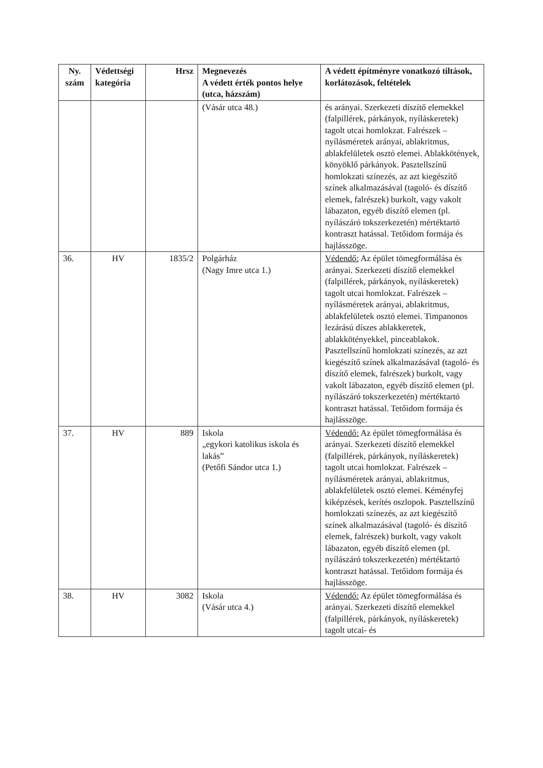| Ny. szám | Védettségi kategória | Hrsz | Megnevezés A védett érték pontos helye (utca, házszám) | A védett építményre vonatkozó tiltások, korlátozások, feltételek |
| --- | --- | --- | --- | --- |
| | | | (Vásár utca 48.) | és arányai. Szerkezeti díszítő elemekkel (falpillérek, párkányok, nyíláskeretek) tagolt utcai homlokzat. Falrészek – nyílásméretek arányai, ablakritmus, ablakfelületek osztó elemei. Ablakkötények, könyöklő párkányok. Pasztellszínű homlokzati színezés, az azt kiegészítő színek alkalmazásával (tagoló- és díszítő elemek, falrészek) burkolt, vagy vakolt lábazaton, egyéb díszítő elemen (pl. nyílászáró tokszerkezetén) mértéktartó kontraszt hatással. Tetőidom formája és hajlásszöge. |
| 36. | HV | 1835/2 | Polgárház (Nagy Imre utca 1.) | Védendő: Az épület tömegformálása és arányai. Szerkezeti díszítő elemekkel (falpillérek, párkányok, nyíláskeretek) tagolt utcai homlokzat. Falrészek – nyílásméretek arányai, ablakritmus, ablakfelületek osztó elemei. Timpanonos lezárású díszes ablakkeretek, ablakkötényekkel, pinceablakok. Pasztellszínű homlokzati színezés, az azt kiegészítő színek alkalmazásával (tagoló- és díszítő elemek, falrészek) burkolt, vagy vakolt lábazaton, egyéb díszítő elemen (pl. nyílászáró tokszerkezetén) mértéktartó kontraszt hatással. Tetőidom formája és hajlásszöge. |
| 37. | HV | 889 | Iskola „egykori katolikus iskola és lakás” (Petőfi Sándor utca 1.) | Védendő: Az épület tömegformálása és arányai. Szerkezeti díszítő elemekkel (falpillérek, párkányok, nyíláskeretek) tagolt utcai homlokzat. Falrészek – nyílásméretek arányai, ablakritmus, ablakfelületek osztó elemei. Kéményfej kiképzések, kerítés oszlopok. Pasztellszínű homlokzati színezés, az azt kiegészítő színek alkalmazásával (tagoló- és díszítő elemek, falrészek) burkolt, vagy vakolt lábazaton, egyéb díszítő elemen (pl. nyílászáró tokszerkezetén) mértéktartó kontraszt hatással. Tetőidom formája és hajlásszöge. |
| 38. | HV | 3082 | Iskola (Vásár utca 4.) | Védendő: Az épület tömegformálása és arányai. Szerkezeti díszítő elemekkel (falpillérek, párkányok, nyíláskeretek) tagolt utcai- és |